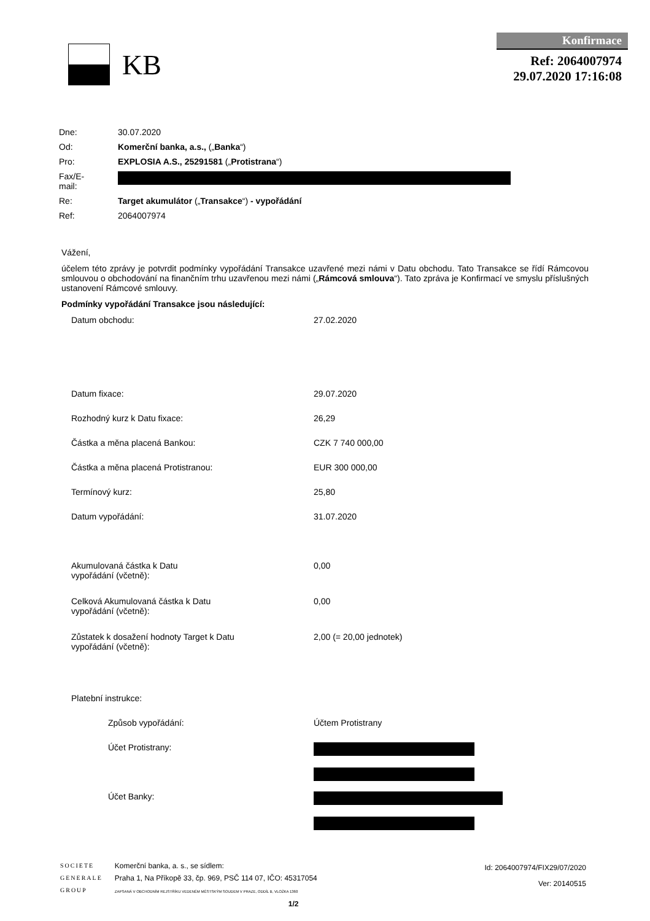KB
Konfirmace
Ref: 2064007974
29.07.2020 17:16:08
| Dne: | 30.07.2020 |
| Od: | Komerční banka, a.s., („ Banka “) |
| Pro: | EXPLOSIA A.S., 25291581 („ Protistrana “) |
| Fax/E- mail: | |
| Re: | Target akumulátor („ Transakce “) - vypořádání |
| Ref: | 2064007974 |
Vážení,
účelem této zprávy je potvrdit podmínky vypořádání Transakce uzavřené mezi námi v Datu obchodu. Tato Transakce se řídí Rámcovou smlouvou o obchodování na finančním trhu uzavřenou mezi námi („Rámcová smlouva“). Tato zpráva je Konfirmací ve smyslu příslušných ustanovení Rámcové smlouvy.
Podmínky vypořádání Transakce jsou následující:
| Datum obchodu: | 27.02.2020 |
| Datum fixace: | 29.07.2020 |
| Rozhodný kurz k Datu fixace: | 26,29 |
| Částka a měna placená Bankou: | CZK 7 740 000,00 |
| Částka a měna placená Protistranou: | EUR 300 000,00 |
| Termínový kurz: | 25,80 |
| Datum vypořádání: | 31.07.2020 |
| Akumulovaná částka k Datu vypořádání (včetně): | 0,00 |
| Celková Akumulovaná částka k Datu vypořádání (včetně): | 0,00 |
| Zůstatek k dosažení hodnoty Target k Datu vypořádání (včetně): | 2,00 (= 20,00 jednotek) |
| Platební instrukce: | |
| Způsob vypořádání: | Účtem Protistrany |
| Účet Protistrany: | |
| Účet Banky: | |
SOCIETE
GENERALE
GROUP
Komerční banka, a. s., se sídlem:
Praha 1, Na Příkopě 33, čp. 969, PSČ 114 07, IČO: 45317054
ZAPSANÁ V OBCHODNÍM REJSTŘÍKU VEDENÉM MĚSTSKÝM SOUDEM V PRAZE, ODDÍL B, VLOŽKA 1360
1/2
Id: 2064007974/FIX29/07/2020
Ver: 20140515